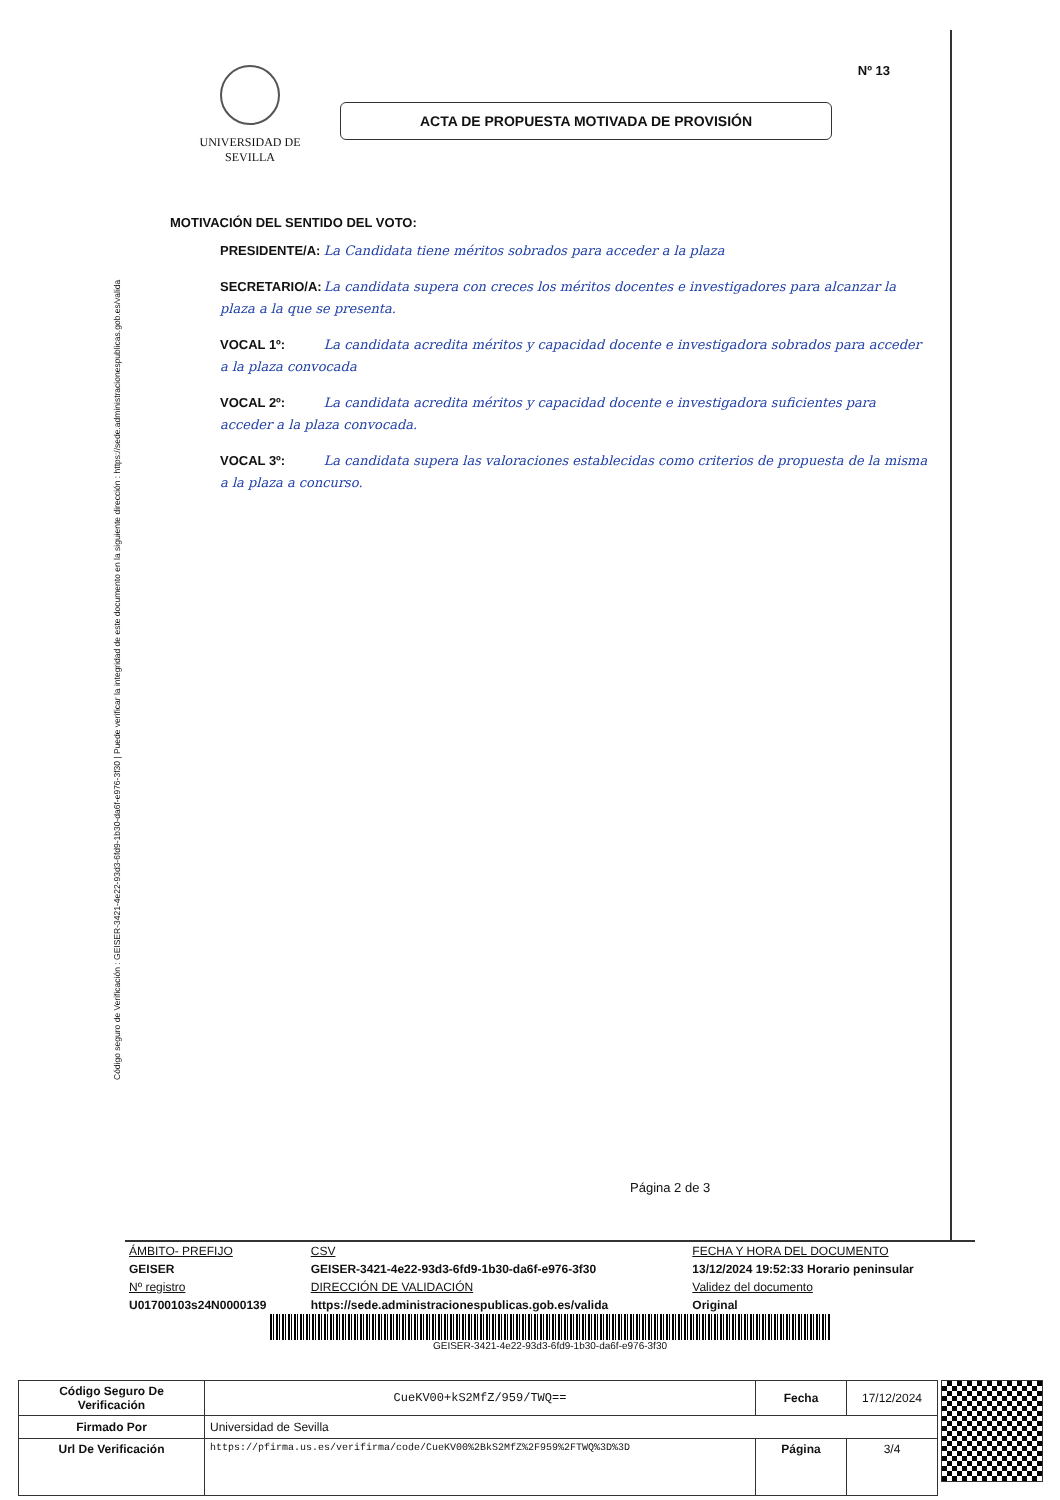Código seguro de Verificación : GEISER-3421-4e22-93d3-6fd9-1b30-da6f-e976-3f30 | Puede verificar la integridad de este documento en la siguiente dirección : https://sede.administracionespublicas.gob.es/valida
Nº 13
UNIVERSIDAD DE SEVILLA
ACTA DE PROPUESTA MOTIVADA DE PROVISIÓN
MOTIVACIÓN DEL SENTIDO DEL VOTO:
PRESIDENTE/A: La Candidata tiene méritos sobrados para acceder a la plaza
SECRETARIO/A: La candidata supera con creces los méritos docentes e investigadores para alcanzar la plaza a la que se presenta.
VOCAL 1º: La candidata acredita méritos y capacidad docente e investigadora sobrados para acceder a la plaza convocada
VOCAL 2º: La candidata acredita méritos y capacidad docente e investigadora suficientes para acceder a la plaza convocada.
VOCAL 3º: La candidata supera las valoraciones establecidas como criterios de propuesta de la misma a la plaza a concurso.
Página 2 de 3
| ÁMBITO- PREFIJO | CSV | FECHA Y HORA DEL DOCUMENTO |
| GEISER | GEISER-3421-4e22-93d3-6fd9-1b30-da6f-e976-3f30 | 13/12/2024 19:52:33 Horario peninsular |
| Nº registro | DIRECCIÓN DE VALIDACIÓN | Validez del documento |
| U01700103s24N0000139 | https://sede.administracionespublicas.gob.es/valida | Original |
GEISER-3421-4e22-93d3-6fd9-1b30-da6f-e976-3f30
| Código Seguro De Verificación | CueKV00+kS2MfZ/959/TWQ== | Fecha | 17/12/2024 |
| Firmado Por | Universidad de Sevilla | | |
| Url De Verificación | https://pfirma.us.es/verifirma/code/CueKV00%2BkS2MfZ%2F959%2FTWQ%3D%3D | Página | 3/4 |